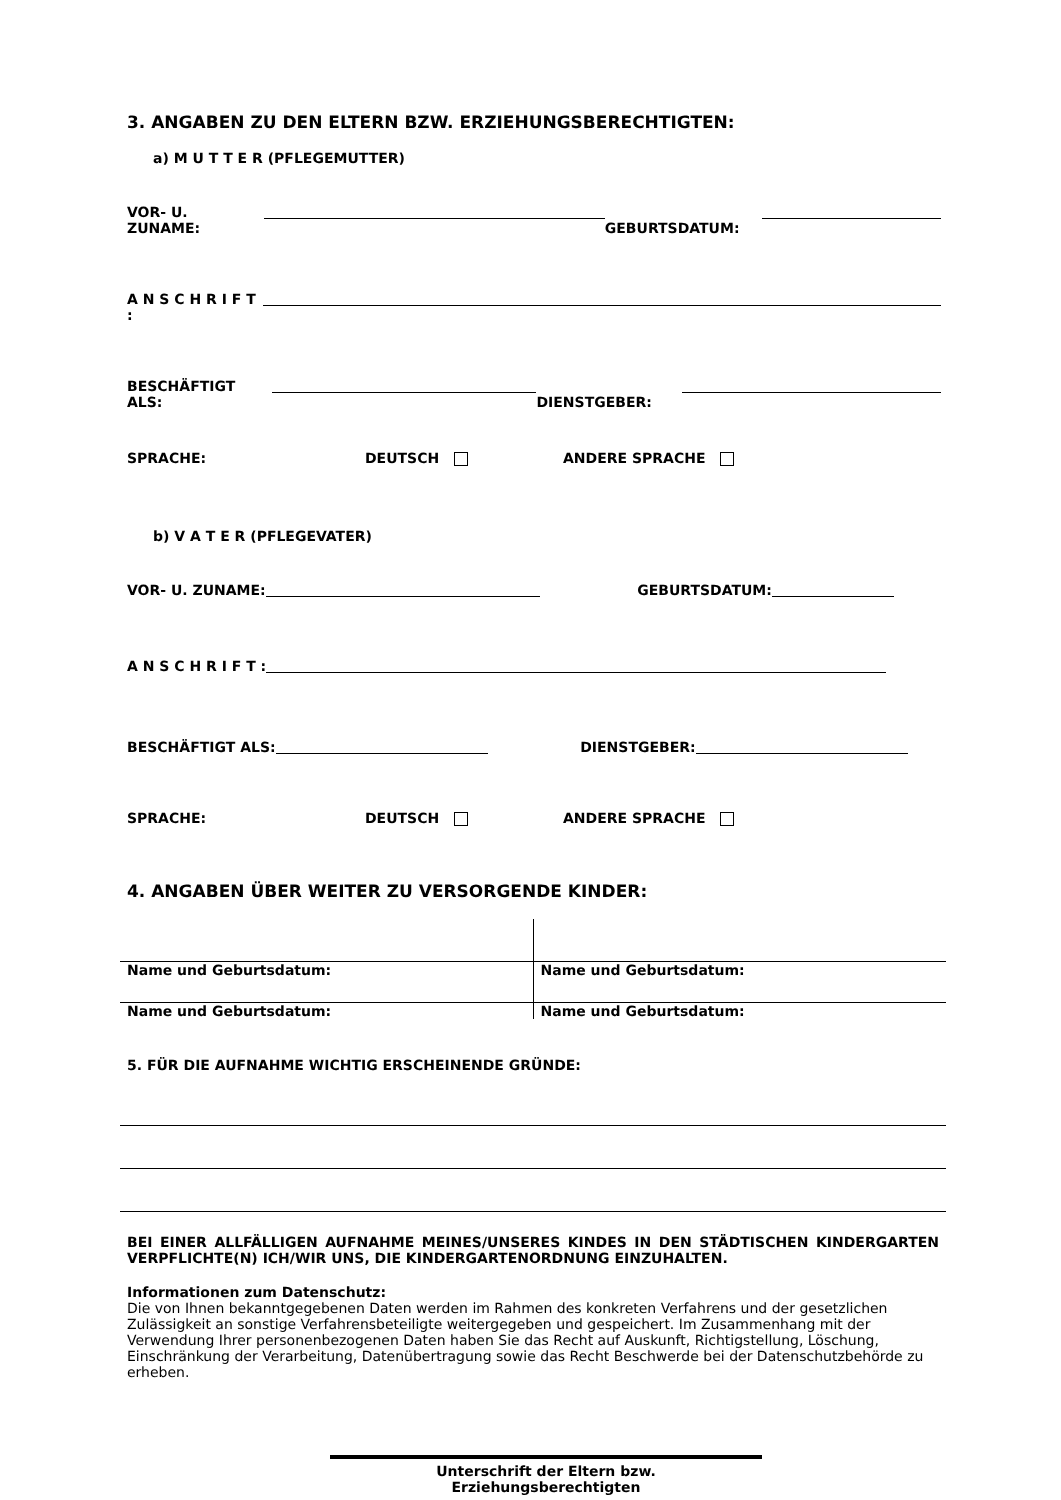3. ANGABEN ZU DEN ELTERN BZW. ERZIEHUNGSBERECHTIGTEN:
a) M U T T E R (PFLEGEMUTTER)
VOR- U. ZUNAME: GEBURTSDATUM:
A N S C H R I F T :
BESCHÄFTIGT ALS: DIENSTGEBER:
SPRACHE: DEUTSCH ANDERE SPRACHE
b) V A T E R (PFLEGEVATER)
VOR- U. ZUNAME: GEBURTSDATUM:
A N S C H R I F T :
BESCHÄFTIGT ALS: DIENSTGEBER:
SPRACHE: DEUTSCH ANDERE SPRACHE
4. ANGABEN ÜBER WEITER ZU VERSORGENDE KINDER:
| Name und Geburtsdatum: | Name und Geburtsdatum: |
| Name und Geburtsdatum: | Name und Geburtsdatum: |
5. FÜR DIE AUFNAHME WICHTIG ERSCHEINENDE GRÜNDE:
BEI EINER ALLFÄLLIGEN AUFNAHME MEINES/UNSERES KINDES IN DEN STÄDTISCHEN KINDERGARTEN VERPFLICHTE(N) ICH/WIR UNS, DIE KINDERGARTENORDNUNG EINZUHALTEN.
Informationen zum Datenschutz:
Die von Ihnen bekanntgegebenen Daten werden im Rahmen des konkreten Verfahrens und der gesetzlichen Zulässigkeit an sonstige Verfahrensbeteiligte weitergegeben und gespeichert. Im Zusammenhang mit der Verwendung Ihrer personenbezogenen Daten haben Sie das Recht auf Auskunft, Richtigstellung, Löschung, Einschränkung der Verarbeitung, Datenübertragung sowie das Recht Beschwerde bei der Datenschutzbehörde zu erheben.
Unterschrift der Eltern bzw.
Erziehungsberechtigten